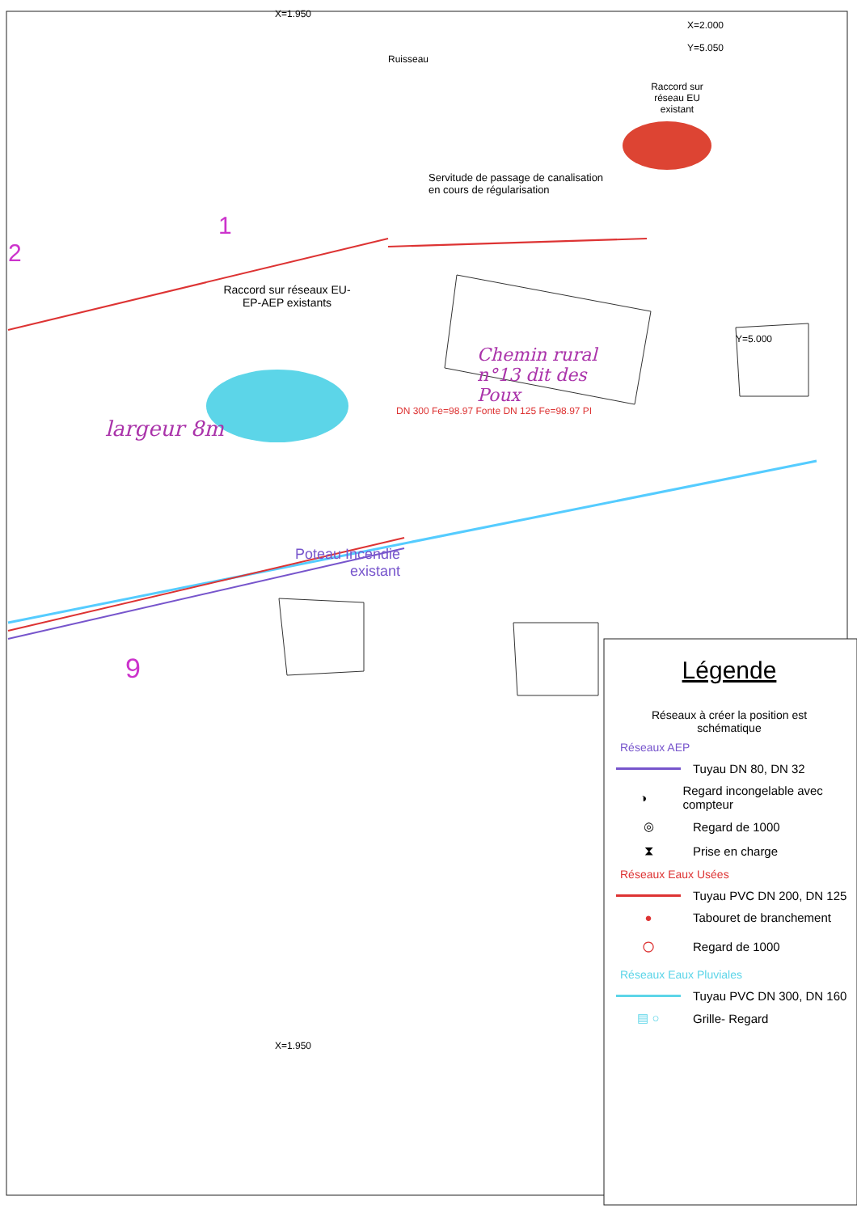X=1.950
X=2.000 Y=5.050
Ruisseau
Raccord sur réseau EU existant
Servitude de passage de canalisation
en cours de régularisation
1
2
Raccord sur réseaux EU-EP-AEP existants
Y=5.000
Chemin rural n°13 dit des Poux
DN 300 Fe=98.97 Fonte DN 125 Fe=98.97 PI
largeur 8m
Poteau Incendie existant
9
X=1.950
Légende
Réseaux à créer la position est schématique
Réseaux AEP
Tuyau DN 80, DN 32
◑
Regard incongelable avec compteur
◎
Regard de 1000
⧗
Prise en charge
Réseaux Eaux Usées
Tuyau PVC DN 200, DN 125
●
Tabouret de branchement
○
Regard de 1000
Réseaux Eaux Pluviales
Tuyau PVC DN 300, DN 160
▤ ○
Grille- Regard